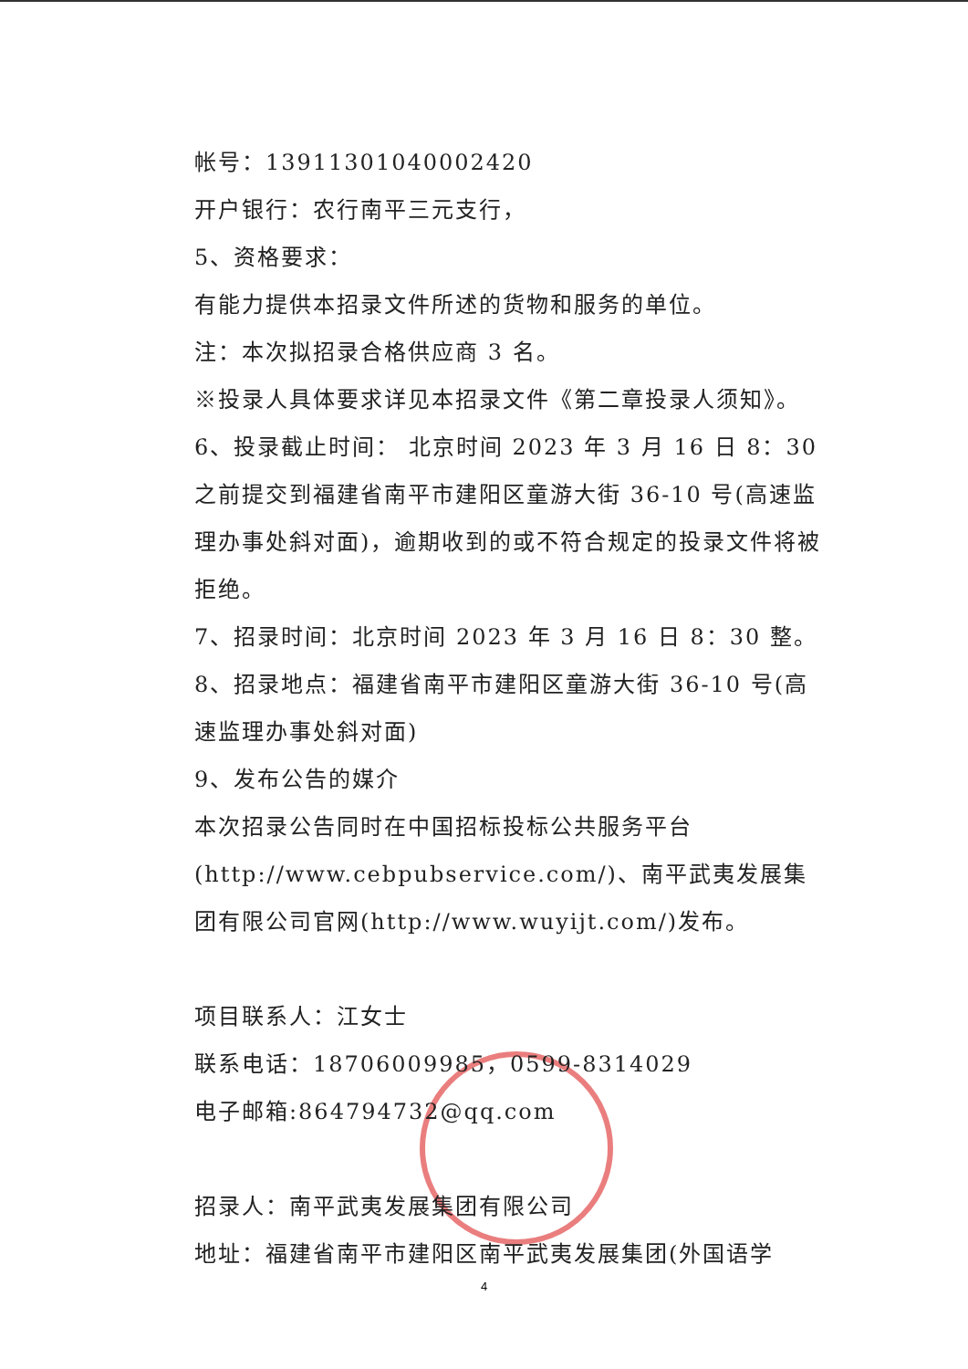帐号：13911301040002420
开户银行：农行南平三元支行，
5、资格要求：
有能力提供本招录文件所述的货物和服务的单位。
注：本次拟招录合格供应商 3 名。
※投录人具体要求详见本招录文件《第二章投录人须知》。
6、投录截止时间： 北京时间 2023 年 3 月 16 日 8：30 之前提交到福建省南平市建阳区童游大街 36-10 号(高速监理办事处斜对面)，逾期收到的或不符合规定的投录文件将被拒绝。
7、招录时间：北京时间 2023 年 3 月 16 日 8：30 整。
8、招录地点：福建省南平市建阳区童游大街 36-10 号(高速监理办事处斜对面)
9、发布公告的媒介
本次招录公告同时在中国招标投标公共服务平台(http://www.cebpubservice.com/)、南平武夷发展集团有限公司官网(http://www.wuyijt.com/)发布。
项目联系人：江女士
联系电话：18706009985，0599-8314029
电子邮箱:864794732@qq.com
招录人：南平武夷发展集团有限公司
地址：福建省南平市建阳区南平武夷发展集团(外国语学
4